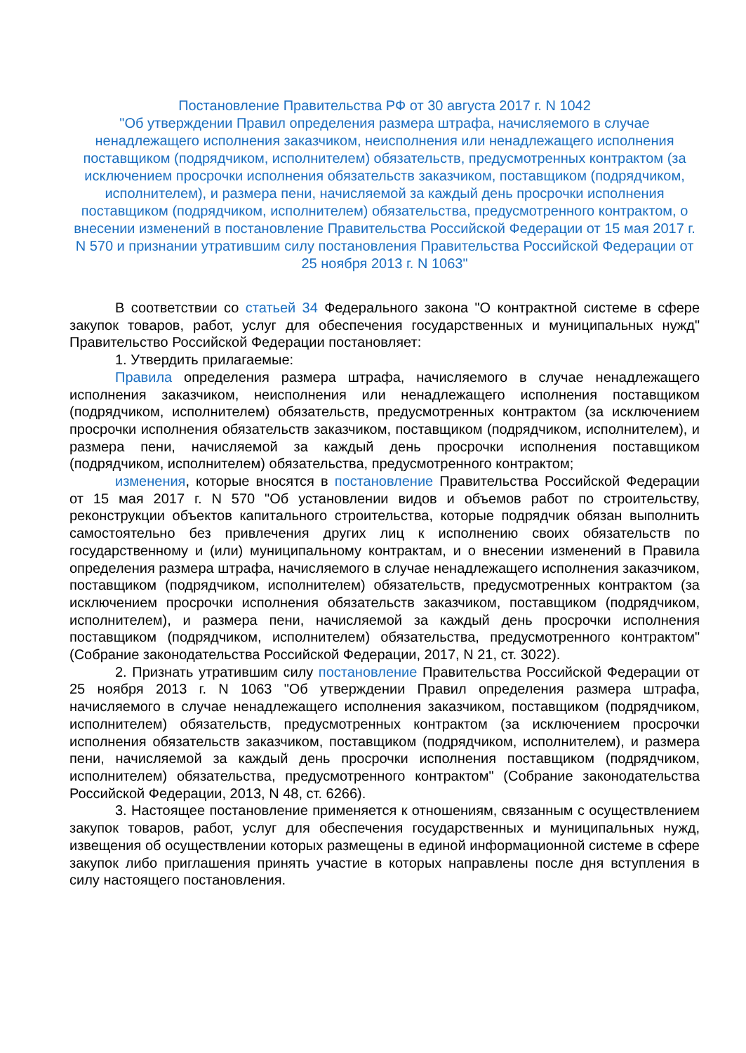Постановление Правительства РФ от 30 августа 2017 г. N 1042
"Об утверждении Правил определения размера штрафа, начисляемого в случае ненадлежащего исполнения заказчиком, неисполнения или ненадлежащего исполнения поставщиком (подрядчиком, исполнителем) обязательств, предусмотренных контрактом (за исключением просрочки исполнения обязательств заказчиком, поставщиком (подрядчиком, исполнителем), и размера пени, начисляемой за каждый день просрочки исполнения поставщиком (подрядчиком, исполнителем) обязательства, предусмотренного контрактом, о внесении изменений в постановление Правительства Российской Федерации от 15 мая 2017 г. N 570 и признании утратившим силу постановления Правительства Российской Федерации от 25 ноября 2013 г. N 1063"
В соответствии со статьей 34 Федерального закона "О контрактной системе в сфере закупок товаров, работ, услуг для обеспечения государственных и муниципальных нужд" Правительство Российской Федерации постановляет:
1. Утвердить прилагаемые:
Правила определения размера штрафа, начисляемого в случае ненадлежащего исполнения заказчиком, неисполнения или ненадлежащего исполнения поставщиком (подрядчиком, исполнителем) обязательств, предусмотренных контрактом (за исключением просрочки исполнения обязательств заказчиком, поставщиком (подрядчиком, исполнителем), и размера пени, начисляемой за каждый день просрочки исполнения поставщиком (подрядчиком, исполнителем) обязательства, предусмотренного контрактом;
изменения, которые вносятся в постановление Правительства Российской Федерации от 15 мая 2017 г. N 570 "Об установлении видов и объемов работ по строительству, реконструкции объектов капитального строительства, которые подрядчик обязан выполнить самостоятельно без привлечения других лиц к исполнению своих обязательств по государственному и (или) муниципальному контрактам, и о внесении изменений в Правила определения размера штрафа, начисляемого в случае ненадлежащего исполнения заказчиком, поставщиком (подрядчиком, исполнителем) обязательств, предусмотренных контрактом (за исключением просрочки исполнения обязательств заказчиком, поставщиком (подрядчиком, исполнителем), и размера пени, начисляемой за каждый день просрочки исполнения поставщиком (подрядчиком, исполнителем) обязательства, предусмотренного контрактом" (Собрание законодательства Российской Федерации, 2017, N 21, ст. 3022).
2. Признать утратившим силу постановление Правительства Российской Федерации от 25 ноября 2013 г. N 1063 "Об утверждении Правил определения размера штрафа, начисляемого в случае ненадлежащего исполнения заказчиком, поставщиком (подрядчиком, исполнителем) обязательств, предусмотренных контрактом (за исключением просрочки исполнения обязательств заказчиком, поставщиком (подрядчиком, исполнителем), и размера пени, начисляемой за каждый день просрочки исполнения поставщиком (подрядчиком, исполнителем) обязательства, предусмотренного контрактом" (Собрание законодательства Российской Федерации, 2013, N 48, ст. 6266).
3. Настоящее постановление применяется к отношениям, связанным с осуществлением закупок товаров, работ, услуг для обеспечения государственных и муниципальных нужд, извещения об осуществлении которых размещены в единой информационной системе в сфере закупок либо приглашения принять участие в которых направлены после дня вступления в силу настоящего постановления.